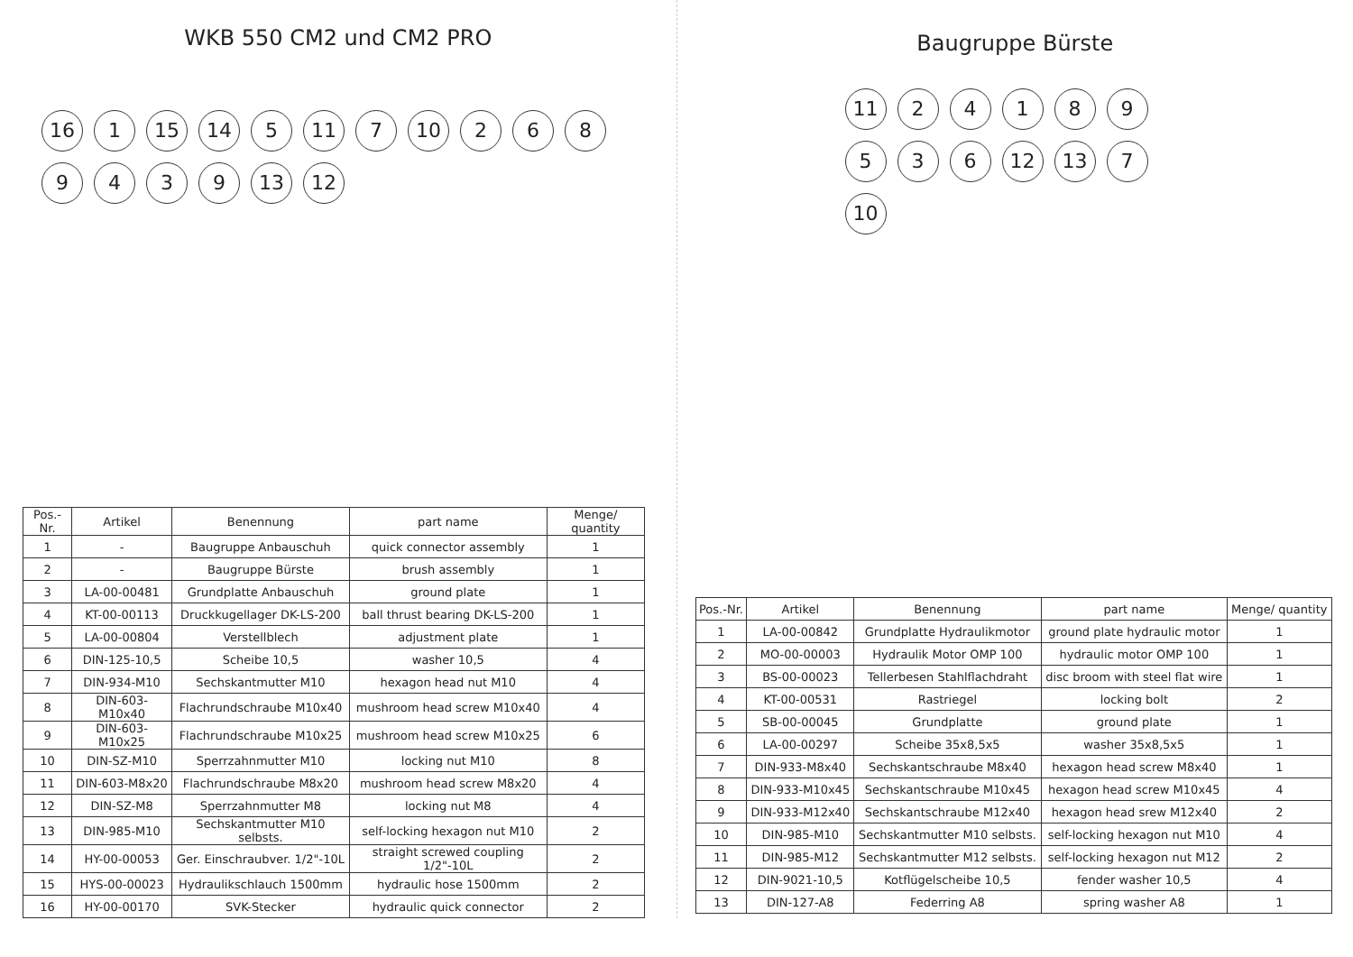WKB 550 CM2 und CM2 PRO
16 1 15 14 5 11 7 10 2689439 13 12
| Pos.-Nr. | Artikel | Benennung | part name | Menge/ quantity |
| --- | --- | --- | --- | --- |
| 1 | - | Baugruppe Anbauschuh | quick connector assembly | 1 |
| 2 | - | Baugruppe Bürste | brush assembly | 1 |
| 3 | LA-00-00481 | Grundplatte Anbauschuh | ground plate | 1 |
| 4 | KT-00-00113 | Druckkugellager DK-LS-200 | ball thrust bearing DK-LS-200 | 1 |
| 5 | LA-00-00804 | Verstellblech | adjustment plate | 1 |
| 6 | DIN-125-10,5 | Scheibe 10,5 | washer 10,5 | 4 |
| 7 | DIN-934-M10 | Sechskantmutter M10 | hexagon head nut M10 | 4 |
| 8 | DIN-603-M10x40 | Flachrundschraube M10x40 | mushroom head screw M10x40 | 4 |
| 9 | DIN-603-M10x25 | Flachrundschraube M10x25 | mushroom head screw M10x25 | 6 |
| 10 | DIN-SZ-M10 | Sperrzahnmutter M10 | locking nut M10 | 8 |
| 11 | DIN-603-M8x20 | Flachrundschraube M8x20 | mushroom head screw M8x20 | 4 |
| 12 | DIN-SZ-M8 | Sperrzahnmutter M8 | locking nut M8 | 4 |
| 13 | DIN-985-M10 | Sechskantmutter M10 selbsts. | self-locking hexagon nut M10 | 2 |
| 14 | HY-00-00053 | Ger. Einschraubver. 1/2"-10L | straight screwed coupling 1/2"-10L | 2 |
| 15 | HYS-00-00023 | Hydraulikschlauch 1500mm | hydraulic hose 1500mm | 2 |
| 16 | HY-00-00170 | SVK-Stecker | hydraulic quick connector | 2 |
Baugruppe Bürste
11 24189536 12 13 7 10
| Pos.-Nr. | Artikel | Benennung | part name | Menge/ quantity |
| --- | --- | --- | --- | --- |
| 1 | LA-00-00842 | Grundplatte Hydraulikmotor | ground plate hydraulic motor | 1 |
| 2 | MO-00-00003 | Hydraulik Motor OMP 100 | hydraulic motor OMP 100 | 1 |
| 3 | BS-00-00023 | Tellerbesen Stahlflachdraht | disc broom with steel flat wire | 1 |
| 4 | KT-00-00531 | Rastriegel | locking bolt | 2 |
| 5 | SB-00-00045 | Grundplatte | ground plate | 1 |
| 6 | LA-00-00297 | Scheibe 35x8,5x5 | washer 35x8,5x5 | 1 |
| 7 | DIN-933-M8x40 | Sechskantschraube M8x40 | hexagon head screw M8x40 | 1 |
| 8 | DIN-933-M10x45 | Sechskantschraube M10x45 | hexagon head screw M10x45 | 4 |
| 9 | DIN-933-M12x40 | Sechskantschraube M12x40 | hexagon head srew M12x40 | 2 |
| 10 | DIN-985-M10 | Sechskantmutter M10 selbsts. | self-locking hexagon nut M10 | 4 |
| 11 | DIN-985-M12 | Sechskantmutter M12 selbsts. | self-locking hexagon nut M12 | 2 |
| 12 | DIN-9021-10,5 | Kotflügelscheibe 10,5 | fender washer 10,5 | 4 |
| 13 | DIN-127-A8 | Federring A8 | spring washer A8 | 1 |